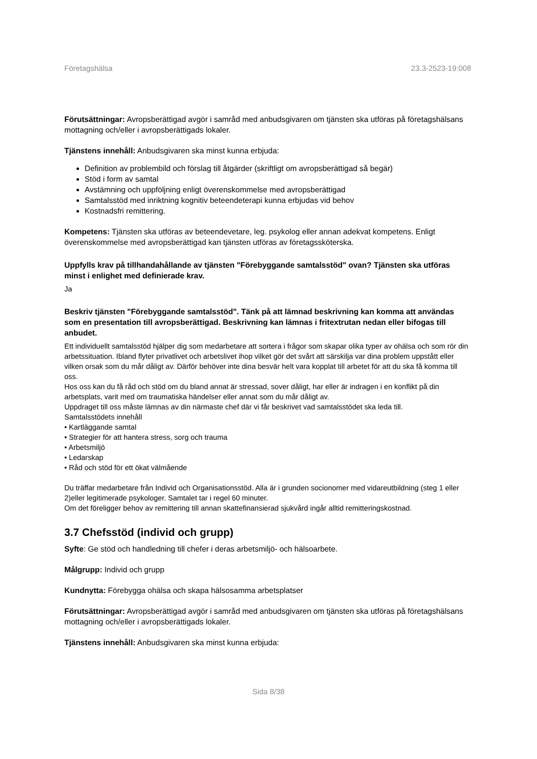Företagshälsa 23.3-2523-19:008
Förutsättningar: Avropsberättigad avgör i samråd med anbudsgivaren om tjänsten ska utföras på företagshälsans mottagning och/eller i avropsberättigads lokaler.
Tjänstens innehåll: Anbudsgivaren ska minst kunna erbjuda:
Definition av problembild och förslag till åtgärder (skriftligt om avropsberättigad så begär)
Stöd i form av samtal
Avstämning och uppföljning enligt överenskommelse med avropsberättigad
Samtalsstöd med inriktning kognitiv beteendeterapi kunna erbjudas vid behov
Kostnadsfri remittering.
Kompetens: Tjänsten ska utföras av beteendevetare, leg. psykolog eller annan adekvat kompetens. Enligt överenskommelse med avropsberättigad kan tjänsten utföras av företagssköterska.
Uppfylls krav på tillhandahållande av tjänsten "Förebyggande samtalsstöd" ovan? Tjänsten ska utföras minst i enlighet med definierade krav.
Ja
Beskriv tjänsten "Förebyggande samtalsstöd". Tänk på att lämnad beskrivning kan komma att användas som en presentation till avropsberättigad. Beskrivning kan lämnas i fritextrutan nedan eller bifogas till anbudet.
Ett individuellt samtalsstöd hjälper dig som medarbetare att sortera i frågor som skapar olika typer av ohälsa och som rör din arbetssituation. Ibland flyter privatlivet och arbetslivet ihop vilket gör det svårt att särskilja var dina problem uppstått eller vilken orsak som du mår dåligt av. Därför behöver inte dina besvär helt vara kopplat till arbetet för att du ska få komma till oss.
Hos oss kan du få råd och stöd om du bland annat är stressad, sover dåligt, har eller är indragen i en konflikt på din arbetsplats, varit med om traumatiska händelser eller annat som du mår dåligt av.
Uppdraget till oss måste lämnas av din närmaste chef där vi får beskrivet vad samtalsstödet ska leda till.
Samtalsstödets innehåll
• Kartläggande samtal
• Strategier för att hantera stress, sorg och trauma
• Arbetsmiljö
• Ledarskap
• Råd och stöd för ett ökat välmående
Du träffar medarbetare från Individ och Organisationsstöd. Alla är i grunden socionomer med vidareutbildning (steg 1 eller 2)eller legitimerade psykologer. Samtalet tar i regel 60 minuter.
Om det föreligger behov av remittering till annan skattefinansierad sjukvård ingår alltid remitteringskostnad.
3.7 Chefsstöd (individ och grupp)
Syfte: Ge stöd och handledning till chefer i deras arbetsmiljö- och hälsoarbete.
Målgrupp: Individ och grupp
Kundnytta: Förebygga ohälsa och skapa hälsosamma arbetsplatser
Förutsättningar: Avropsberättigad avgör i samråd med anbudsgivaren om tjänsten ska utföras på företagshälsans mottagning och/eller i avropsberättigads lokaler.
Tjänstens innehåll: Anbudsgivaren ska minst kunna erbjuda:
Sida 8/38